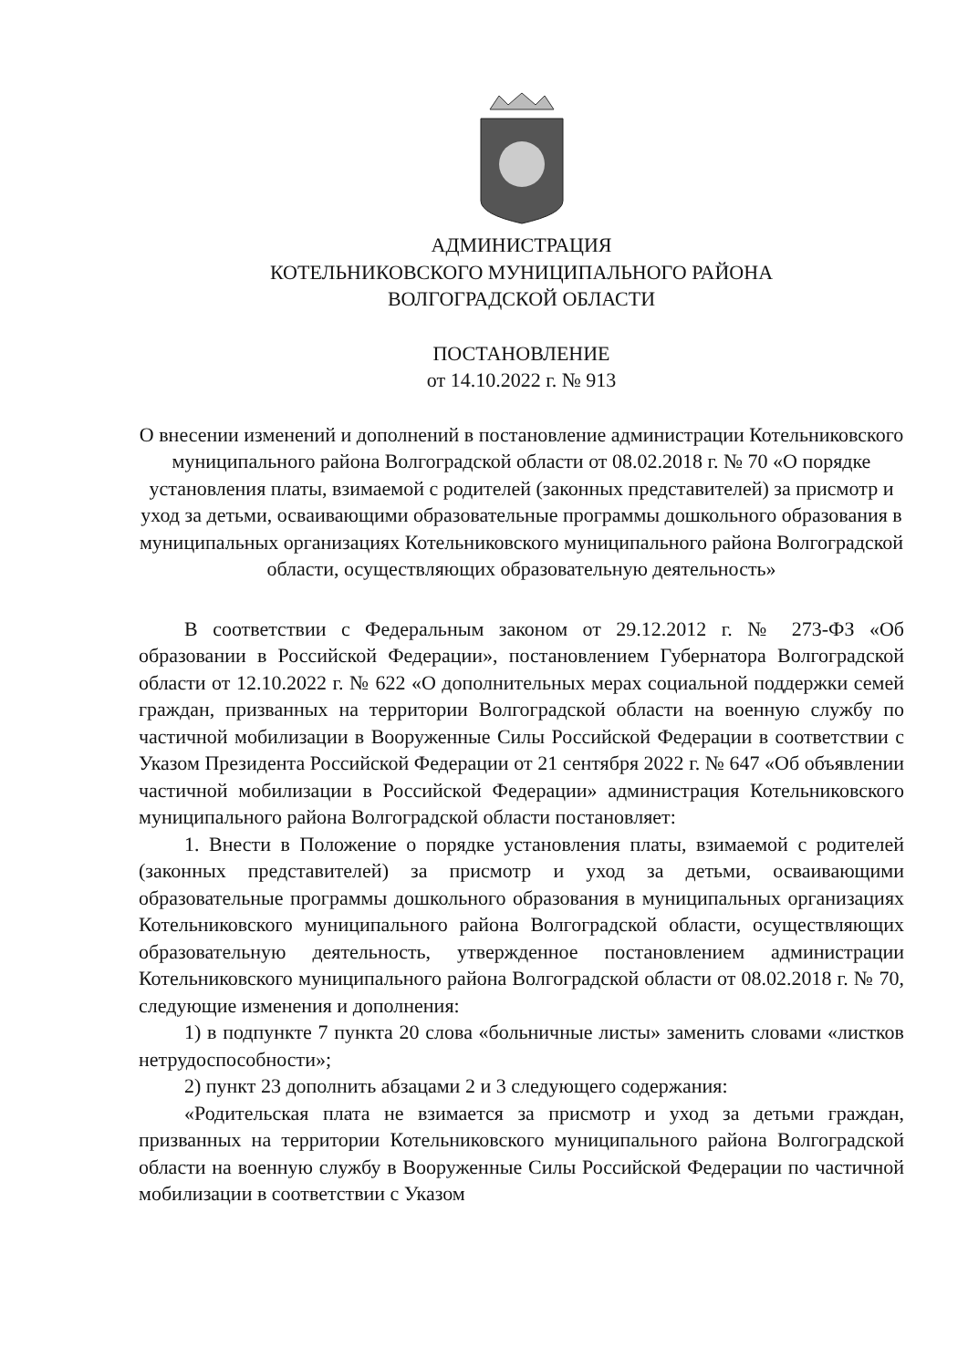АДМИНИСТРАЦИЯ
КОТЕЛЬНИКОВСКОГО МУНИЦИПАЛЬНОГО РАЙОНА
ВОЛГОГРАДСКОЙ ОБЛАСТИ
ПОСТАНОВЛЕНИЕ
от 14.10.2022 г. № 913
О внесении изменений и дополнений в постановление администрации Котельниковского муниципального района Волгоградской области от 08.02.2018 г. № 70 «О порядке установления платы, взимаемой с родителей (законных представителей) за присмотр и уход за детьми, осваивающими образовательные программы дошкольного образования в муниципальных организациях Котельниковского муниципального района Волгоградской области, осуществляющих образовательную деятельность»
В соответствии с Федеральным законом от 29.12.2012 г. № 273-ФЗ «Об образовании в Российской Федерации», постановлением Губернатора Волгоградской области от 12.10.2022 г. № 622 «О дополнительных мерах социальной поддержки семей граждан, призванных на территории Волгоградской области на военную службу по частичной мобилизации в Вооруженные Силы Российской Федерации в соответствии с Указом Президента Российской Федерации от 21 сентября 2022 г. № 647 «Об объявлении частичной мобилизации в Российской Федерации» администрация Котельниковского муниципального района Волгоградской области постановляет:
1. Внести в Положение о порядке установления платы, взимаемой с родителей (законных представителей) за присмотр и уход за детьми, осваивающими образовательные программы дошкольного образования в муниципальных организациях Котельниковского муниципального района Волгоградской области, осуществляющих образовательную деятельность, утвержденное постановлением администрации Котельниковского муниципального района Волгоградской области от 08.02.2018 г. № 70, следующие изменения и дополнения:
1) в подпункте 7 пункта 20 слова «больничные листы» заменить словами «листков нетрудоспособности»;
2) пункт 23 дополнить абзацами 2 и 3 следующего содержания:
«Родительская плата не взимается за присмотр и уход за детьми граждан, призванных на территории Котельниковского муниципального района Волгоградской области на военную службу в Вооруженные Силы Российской Федерации по частичной мобилизации в соответствии с Указом